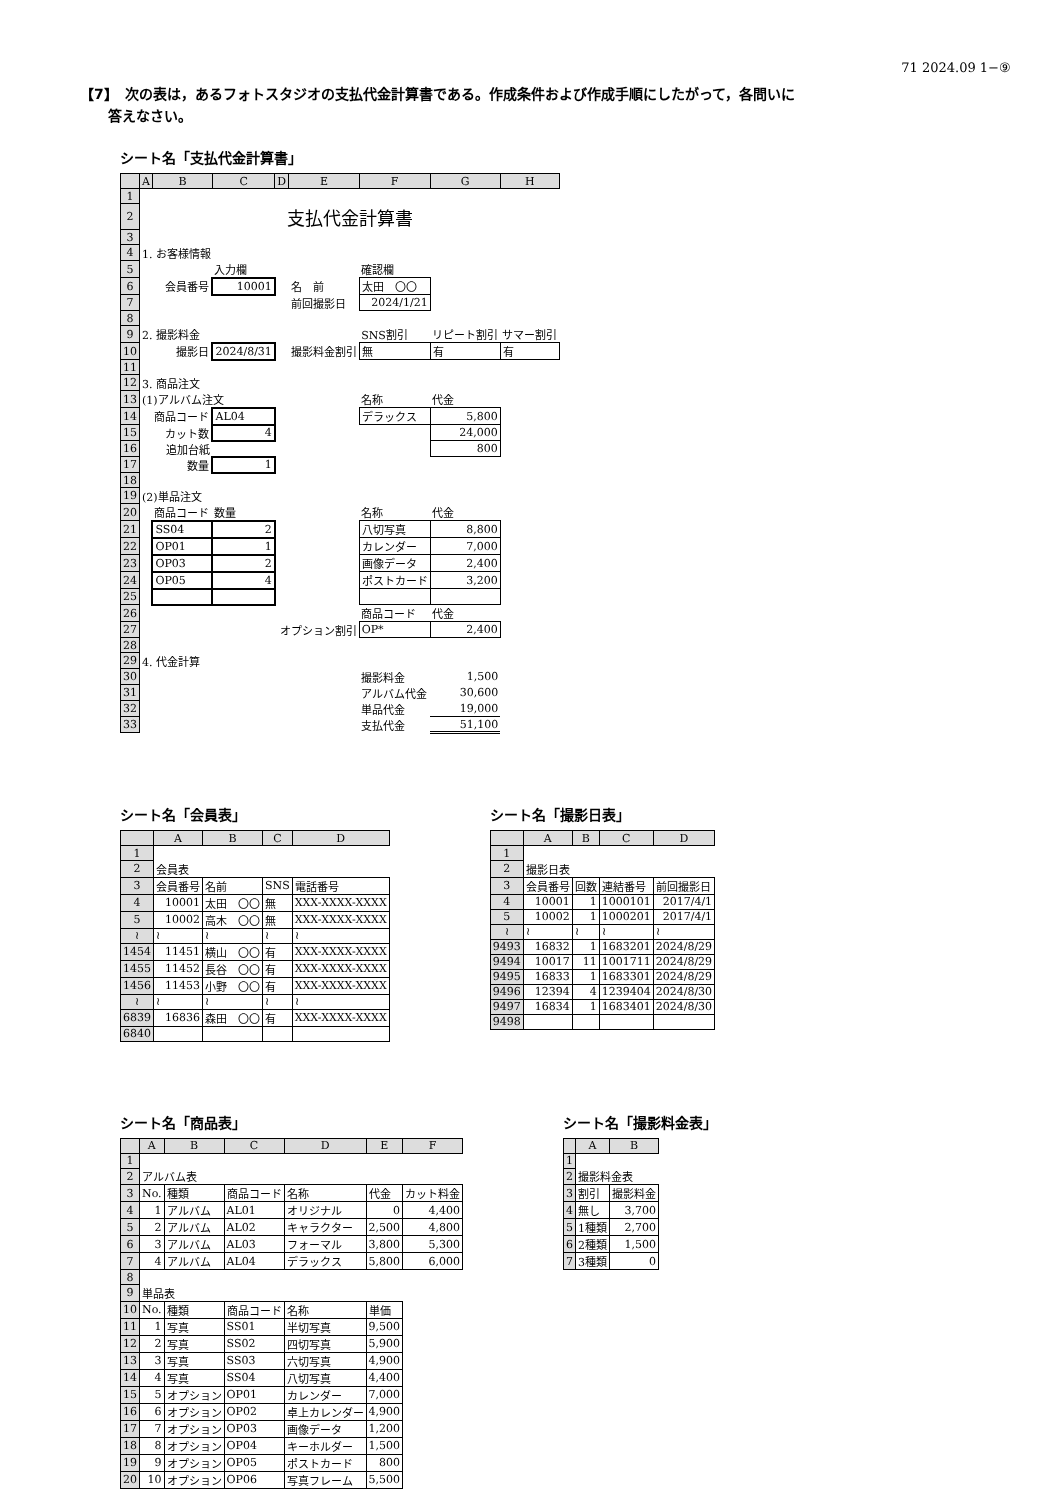71 2024.09 1−⑨
【7】　次の表は，あるフォトスタジオの支払代金計算書である。作成条件および作成手順にしたがって，各問いに
　　答えなさい。
シート名「支払代金計算書」
| | A | B | C | D | E | F | G | H |
| --- | --- | --- | --- | --- | --- | --- | --- | --- |
| 1 | | | | | | | | |
| 2 | 支払代金計算書 | | | | | | | |
| 3 | | | | | | | | |
| 4 | 1. お客様情報 | | | | | | | |
| 5 | | | 入力欄 | | | 確認欄 | | |
| 6 | | 会員番号 | 10001 | | 名 前 | 太田 〇〇 | | |
| 7 | | | | | 前回撮影日 | 2024/1/21 | | |
| 8 | | | | | | | | |
| 9 | 2. 撮影料金 | | | | | SNS割引 | リピート割引 | サマー割引 |
| 10 | | 撮影日 | 2024/8/31 | | 撮影料金割引 | 無 | 有 | 有 |
| 11 | | | | | | | | |
| 12 | 3. 商品注文 | | | | | | | |
| 13 | (1)アルバム注文 | | | | | 名称 | 代金 | |
| 14 | | 商品コード | AL04 | | | デラックス | 5,800 | |
| 15 | | カット数 | 4 | | | | 24,000 | |
| 16 | | 追加台紙 | | | | | 800 | |
| 17 | | 数量 | 1 | | | | | |
| 18 | | | | | | | | |
| 19 | (2)単品注文 | | | | | | | |
| 20 | | 商品コード | 数量 | | | 名称 | 代金 | |
| 21 | | SS04 | 2 | | | 八切写真 | 8,800 | |
| 22 | | OP01 | 1 | | | カレンダー | 7,000 | |
| 23 | | OP03 | 2 | | | 画像データ | 2,400 | |
| 24 | | OP05 | 4 | | | ポストカード | 3,200 | |
| 25 | | | | | | | | |
| 26 | | | | | | 商品コード | 代金 | |
| 27 | オプション割引 | | | | | OP* | 2,400 | |
| 28 | | | | | | | | |
| 29 | 4. 代金計算 | | | | | | | |
| 30 | | | | | | 撮影料金 | 1,500 | |
| 31 | | | | | | アルバム代金 | 30,600 | |
| 32 | | | | | | 単品代金 | 19,000 | |
| 33 | | | | | | 支払代金 | 51,100 | |
シート名「会員表」
| | A | B | C | D |
| --- | --- | --- | --- | --- |
| 1 | | | | |
| 2 | 会員表 | | | |
| 3 | 会員番号 | 名前 | SNS | 電話番号 |
| 4 | 10001 | 太田 〇〇 | 無 | XXX-XXXX-XXXX |
| 5 | 10002 | 高木 〇〇 | 無 | XXX-XXXX-XXXX |
| ≀ | ≀ | ≀ | ≀ | ≀ |
| 1454 | 11451 | 横山 〇〇 | 有 | XXX-XXXX-XXXX |
| 1455 | 11452 | 長谷 〇〇 | 有 | XXX-XXXX-XXXX |
| 1456 | 11453 | 小野 〇〇 | 有 | XXX-XXXX-XXXX |
| ≀ | ≀ | ≀ | ≀ | ≀ |
| 6839 | 16836 | 森田 〇〇 | 有 | XXX-XXXX-XXXX |
| 6840 | | | | |
シート名「撮影日表」
| | A | B | C | D |
| --- | --- | --- | --- | --- |
| 1 | | | | |
| 2 | 撮影日表 | | | |
| 3 | 会員番号 | 回数 | 連結番号 | 前回撮影日 |
| 4 | 10001 | 1 | 1000101 | 2017/4/1 |
| 5 | 10002 | 1 | 1000201 | 2017/4/1 |
| ≀ | ≀ | ≀ | ≀ | ≀ |
| 9493 | 16832 | 1 | 1683201 | 2024/8/29 |
| 9494 | 10017 | 11 | 1001711 | 2024/8/29 |
| 9495 | 16833 | 1 | 1683301 | 2024/8/29 |
| 9496 | 12394 | 4 | 1239404 | 2024/8/30 |
| 9497 | 16834 | 1 | 1683401 | 2024/8/30 |
| 9498 | | | | |
シート名「商品表」
| | A | B | C | D | E | F |
| --- | --- | --- | --- | --- | --- | --- |
| 1 | | | | | | |
| 2 | アルバム表 | | | | | |
| 3 | No. | 種類 | 商品コード | 名称 | 代金 | カット料金 |
| 4 | 1 | アルバム | AL01 | オリジナル | 0 | 4,400 |
| 5 | 2 | アルバム | AL02 | キャラクター | 2,500 | 4,800 |
| 6 | 3 | アルバム | AL03 | フォーマル | 3,800 | 5,300 |
| 7 | 4 | アルバム | AL04 | デラックス | 5,800 | 6,000 |
| 8 | | | | | | |
| 9 | 単品表 | | | | | |
| 10 | No. | 種類 | 商品コード | 名称 | 単価 | |
| 11 | 1 | 写真 | SS01 | 半切写真 | 9,500 | |
| 12 | 2 | 写真 | SS02 | 四切写真 | 5,900 | |
| 13 | 3 | 写真 | SS03 | 六切写真 | 4,900 | |
| 14 | 4 | 写真 | SS04 | 八切写真 | 4,400 | |
| 15 | 5 | オプション | OP01 | カレンダー | 7,000 | |
| 16 | 6 | オプション | OP02 | 卓上カレンダー | 4,900 | |
| 17 | 7 | オプション | OP03 | 画像データ | 1,200 | |
| 18 | 8 | オプション | OP04 | キーホルダー | 1,500 | |
| 19 | 9 | オプション | OP05 | ポストカード | 800 | |
| 20 | 10 | オプション | OP06 | 写真フレーム | 5,500 | |
シート名「撮影料金表」
| | A | B |
| --- | --- | --- |
| 1 | | |
| 2 | 撮影料金表 | |
| 3 | 割引 | 撮影料金 |
| 4 | 無し | 3,700 |
| 5 | 1種類 | 2,700 |
| 6 | 2種類 | 1,500 |
| 7 | 3種類 | 0 |